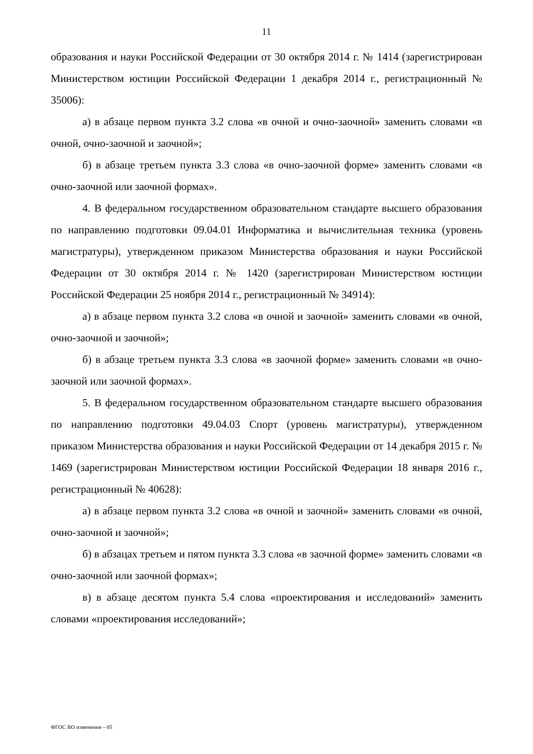11
образования и науки Российской Федерации от 30 октября 2014 г. № 1414 (зарегистрирован Министерством юстиции Российской Федерации 1 декабря 2014 г., регистрационный № 35006):
а) в абзаце первом пункта 3.2 слова «в очной и очно-заочной» заменить словами «в очной, очно-заочной и заочной»;
б) в абзаце третьем пункта 3.3 слова «в очно-заочной форме» заменить словами «в очно-заочной или заочной формах».
4. В федеральном государственном образовательном стандарте высшего образования по направлению подготовки 09.04.01 Информатика и вычислительная техника (уровень магистратуры), утвержденном приказом Министерства образования и науки Российской Федерации от 30 октября 2014 г. № 1420 (зарегистрирован Министерством юстиции Российской Федерации 25 ноября 2014 г., регистрационный № 34914):
а) в абзаце первом пункта 3.2 слова «в очной и заочной» заменить словами «в очной, очно-заочной и заочной»;
б) в абзаце третьем пункта 3.3 слова «в заочной форме» заменить словами «в очно-заочной или заочной формах».
5. В федеральном государственном образовательном стандарте высшего образования по направлению подготовки 49.04.03 Спорт (уровень магистратуры), утвержденном приказом Министерства образования и науки Российской Федерации от 14 декабря 2015 г. № 1469 (зарегистрирован Министерством юстиции Российской Федерации 18 января 2016 г., регистрационный № 40628):
а) в абзаце первом пункта 3.2 слова «в очной и заочной» заменить словами «в очной, очно-заочной и заочной»;
б) в абзацах третьем и пятом пункта 3.3 слова «в заочной форме» заменить словами «в очно-заочной или заочной формах»;
в) в абзаце десятом пункта 5.4 слова «проектирования и исследований» заменить словами «проектирования исследований»;
ФГОС ВО изменения – 05